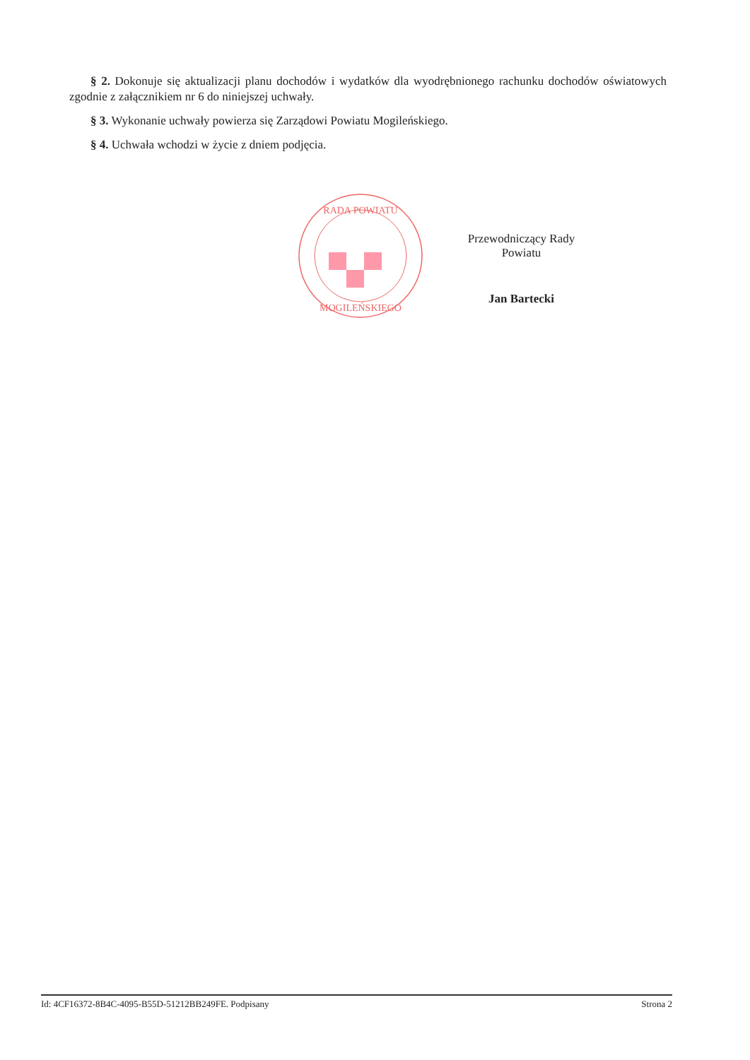§ 2. Dokonuje się aktualizacji planu dochodów i wydatków dla wyodrębnionego rachunku dochodów oświatowych zgodnie z załącznikiem nr 6 do niniejszej uchwały.
§ 3. Wykonanie uchwały powierza się Zarządowi Powiatu Mogileńskiego.
§ 4. Uchwała wchodzi w życie z dniem podjęcia.
RADA POWIATU
MOGILEŃSKIEGO
Przewodniczący Rady Powiatu
Jan Bartecki
Id: 4CF16372-8B4C-4095-B55D-51212BB249FE. Podpisany Strona 2